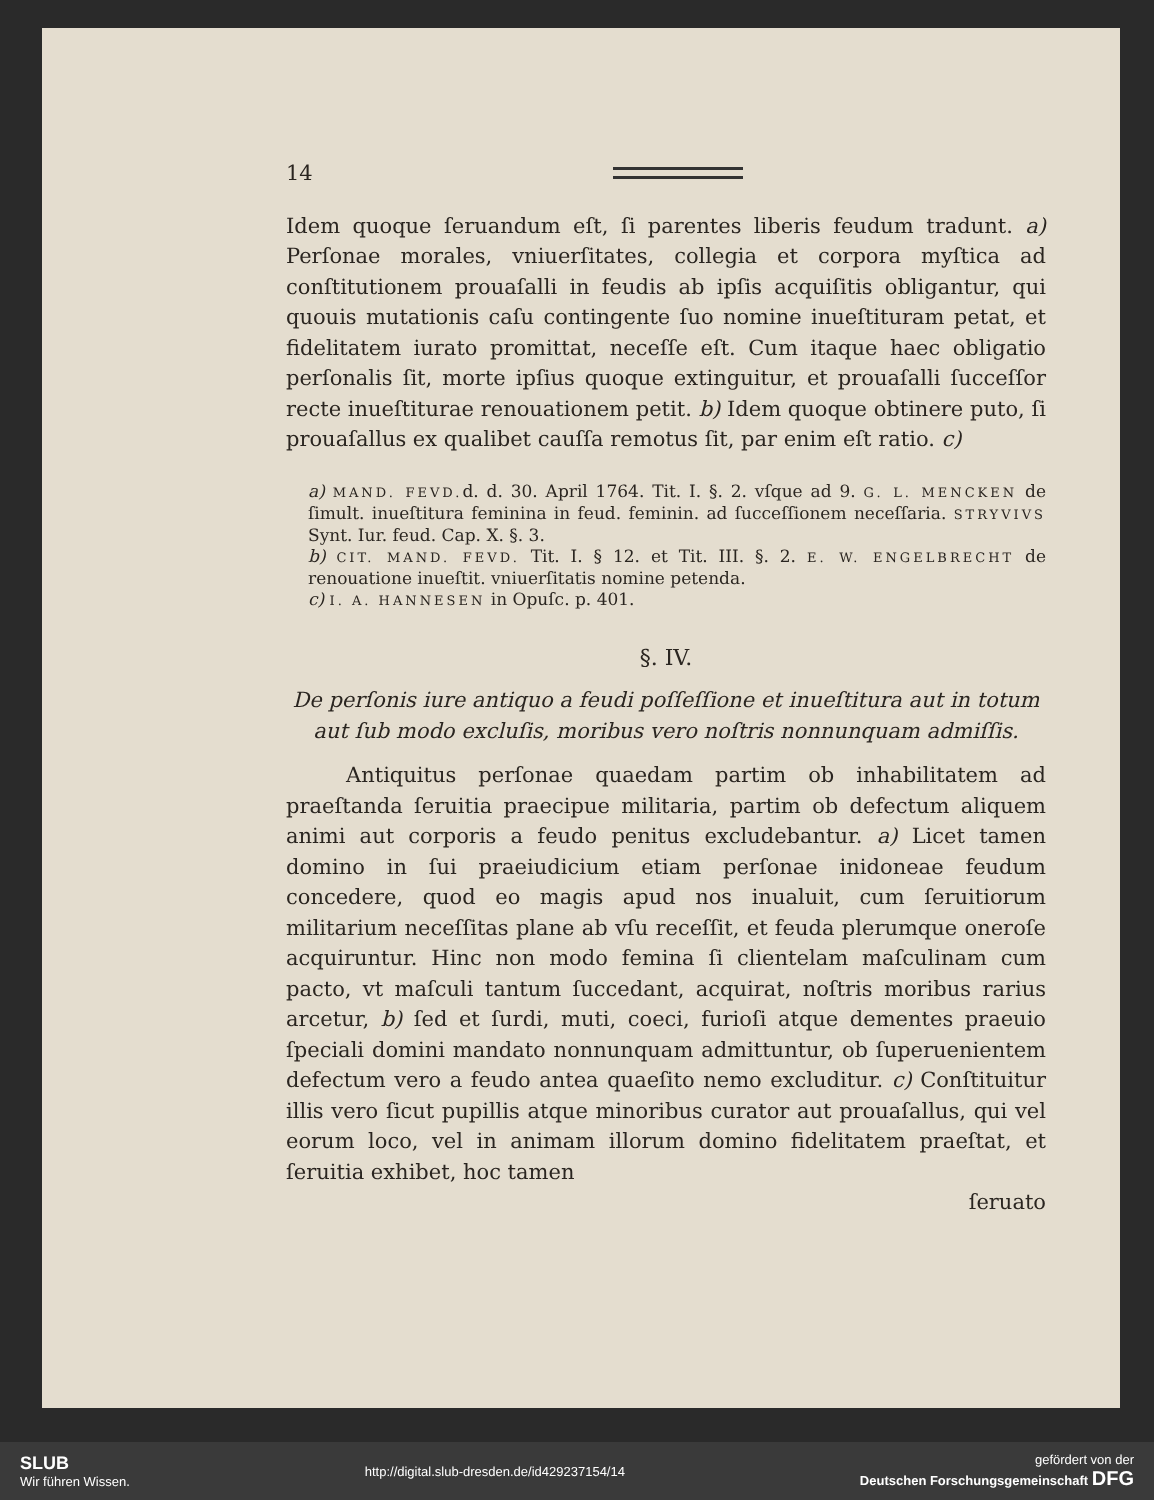14
Idem quoque ſeruandum eſt, ſi parentes liberis feudum tradunt. a) Perſonae morales, vniuerſitates, collegia et corpora myſtica ad conſtitutionem prouaſalli in feudis ab ipſis acquiſitis obligantur, qui quouis mutationis caſu contingente ſuo nomine inueſtituram petat, et fidelitatem iurato promittat, neceſſe eſt. Cum itaque haec obligatio perſonalis ſit, morte ipſius quoque extinguitur, et prouaſalli ſucceſſor recte inueſtiturae renouationem petit. b) Idem quoque obtinere puto, ſi prouaſallus ex qualibet cauſſa remotus ſit, par enim eſt ratio. c)
a) MAND. FEVD. d. d. 30. April 1764. Tit. I. §. 2. vſque ad 9. G. L. MENCKEN de ſimult. inueſtitura feminina in feud. feminin. ad ſucceſſionem neceſſaria. STRYVIVS Synt. Iur. feud. Cap. X. §. 3.
b) CIT. MAND. FEVD. Tit. I. § 12. et Tit. III. §. 2. E. W. ENGELBRECHT de renouatione inueſtit. vniuerſitatis nomine petenda.
c) I. A. HANNESEN in Opuſc. p. 401.
§. IV.
De perſonis iure antiquo a feudi poſſeſſione et inueſtitura aut in totum aut ſub modo excluſis, moribus vero noſtris nonnunquam admiſſis.
Antiquitus perſonae quaedam partim ob inhabilitatem ad praeſtanda ſeruitia praecipue militaria, partim ob defectum aliquem animi aut corporis a feudo penitus excludebantur. a) Licet tamen domino in ſui praeiudicium etiam perſonae inidoneae feudum concedere, quod eo magis apud nos inualuit, cum ſeruitiorum militarium neceſſitas plane ab vſu receſſit, et feuda plerumque oneroſe acquiruntur. Hinc non modo femina ſi clientelam maſculinam cum pacto, vt maſculi tantum ſuccedant, acquirat, noſtris moribus rarius arcetur, b) ſed et ſurdi, muti, coeci, furioſi atque dementes praeuio ſpeciali domini mandato nonnunquam admittuntur, ob ſuperuenientem defectum vero a feudo antea quaeſito nemo excluditur. c) Conſtituitur illis vero ſicut pupillis atque minoribus curator aut prouaſallus, qui vel eorum loco, vel in animam illorum domino fidelitatem praeſtat, et ſeruitia exhibet, hoc tamen
ſeruato
SLUB
Wir führen Wissen.
http://digital.slub-dresden.de/id429237154/14
gefördert von der
Deutschen Forschungsgemeinschaft DFG